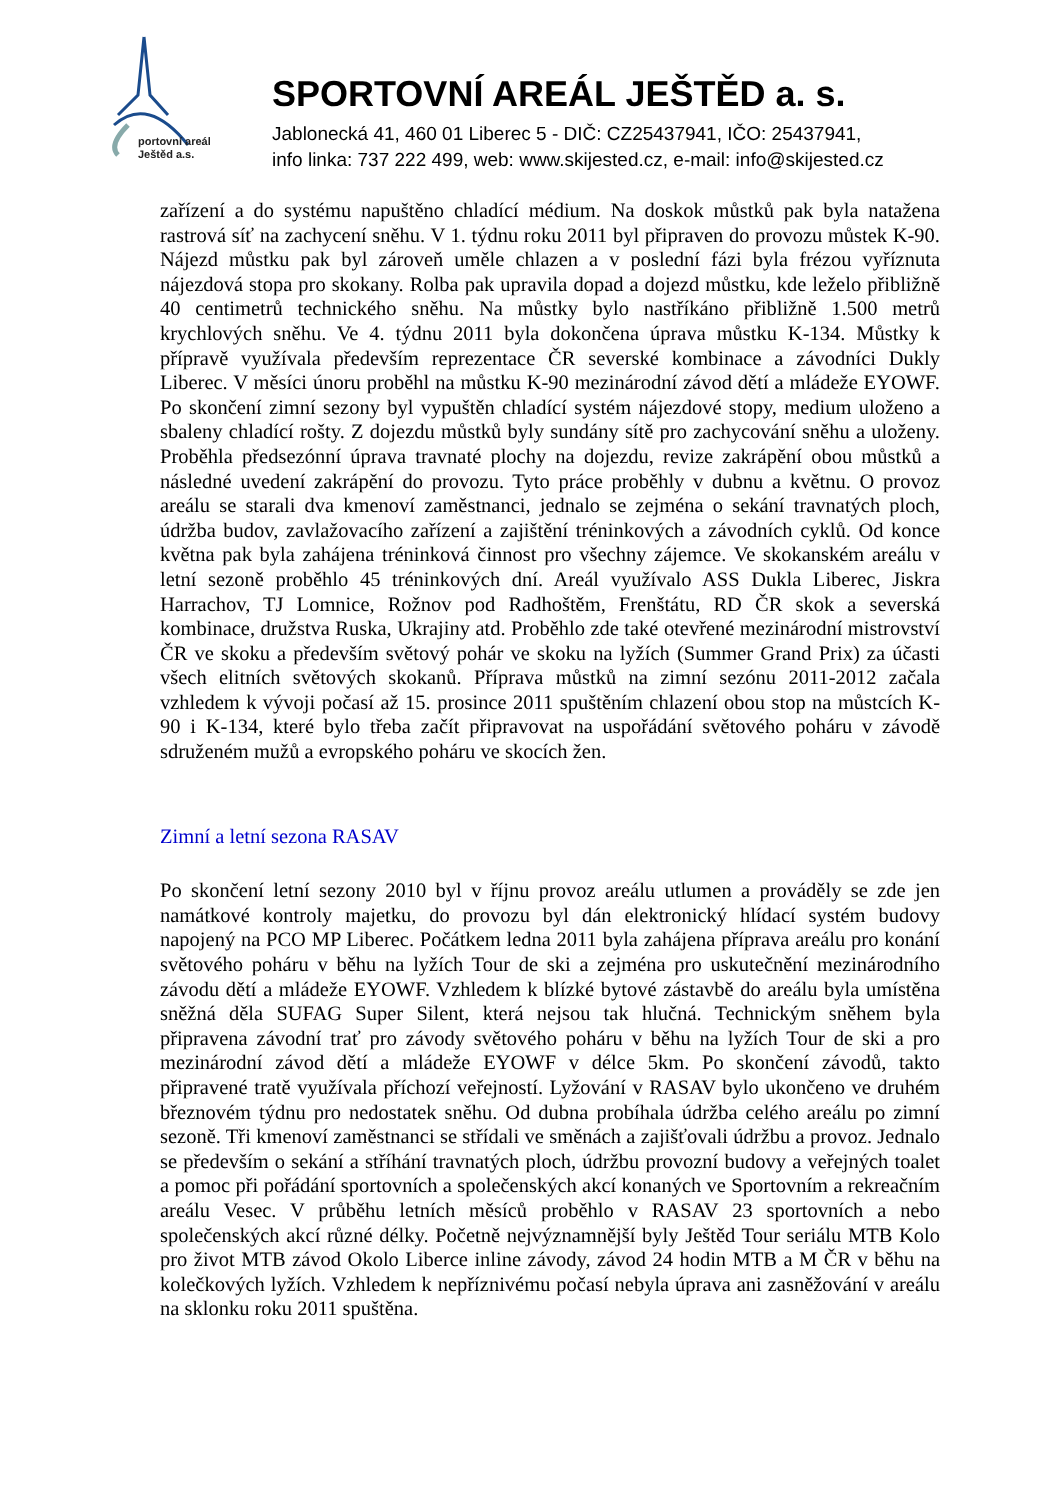portovní areál
Ještěd a.s.
SPORTOVNÍ AREÁL JEŠTĚD a. s.
Jablonecká 41, 460 01 Liberec 5 - DIČ: CZ25437941, IČO: 25437941,
info linka: 737 222 499, web: www.skijested.cz, e-mail: info@skijested.cz
zařízení a do systému napuštěno chladící médium. Na doskok můstků pak byla natažena rastrová síť na zachycení sněhu. V 1. týdnu roku 2011 byl připraven do provozu můstek K-90. Nájezd můstku pak byl zároveň uměle chlazen a v poslední fázi byla frézou vyříznuta nájezdová stopa pro skokany. Rolba pak upravila dopad a dojezd můstku, kde leželo přibližně 40 centimetrů technického sněhu. Na můstky bylo nastříkáno přibližně 1.500 metrů krychlových sněhu. Ve 4. týdnu 2011 byla dokončena úprava můstku K-134. Můstky k přípravě využívala především reprezentace ČR severské kombinace a závodníci Dukly Liberec. V měsíci únoru proběhl na můstku K-90 mezinárodní závod dětí a mládeže EYOWF. Po skončení zimní sezony byl vypuštěn chladící systém nájezdové stopy, medium uloženo a sbaleny chladící rošty. Z dojezdu můstků byly sundány sítě pro zachycování sněhu a uloženy. Proběhla předsezónní úprava travnaté plochy na dojezdu, revize zakrápění obou můstků a následné uvedení zakrápění do provozu. Tyto práce proběhly v dubnu a květnu. O provoz areálu se starali dva kmenoví zaměstnanci, jednalo se zejména o sekání travnatých ploch, údržba budov, zavlažovacího zařízení a zajištění tréninkových a závodních cyklů. Od konce května pak byla zahájena tréninková činnost pro všechny zájemce. Ve skokanském areálu v letní sezoně proběhlo 45 tréninkových dní. Areál využívalo ASS Dukla Liberec, Jiskra Harrachov, TJ Lomnice, Rožnov pod Radhoštěm, Frenštátu, RD ČR skok a severská kombinace, družstva Ruska, Ukrajiny atd. Proběhlo zde také otevřené mezinárodní mistrovství ČR ve skoku a především světový pohár ve skoku na lyžích (Summer Grand Prix) za účasti všech elitních světových skokanů. Příprava můstků na zimní sezónu 2011-2012 začala vzhledem k vývoji počasí až 15. prosince 2011 spuštěním chlazení obou stop na můstcích K-90 i K-134, které bylo třeba začít připravovat na uspořádání světového poháru v závodě sdruženém mužů a evropského poháru ve skocích žen.
Zimní a letní sezona RASAV
Po skončení letní sezony 2010 byl v říjnu provoz areálu utlumen a prováděly se zde jen namátkové kontroly majetku, do provozu byl dán elektronický hlídací systém budovy napojený na PCO MP Liberec. Počátkem ledna 2011 byla zahájena příprava areálu pro konání světového poháru v běhu na lyžích Tour de ski a zejména pro uskutečnění mezinárodního závodu dětí a mládeže EYOWF. Vzhledem k blízké bytové zástavbě do areálu byla umístěna sněžná děla SUFAG Super Silent, která nejsou tak hlučná. Technickým sněhem byla připravena závodní trať pro závody světového poháru v běhu na lyžích Tour de ski a pro mezinárodní závod dětí a mládeže EYOWF v délce 5km. Po skončení závodů, takto připravené tratě využívala příchozí veřejností. Lyžování v RASAV bylo ukončeno ve druhém březnovém týdnu pro nedostatek sněhu. Od dubna probíhala údržba celého areálu po zimní sezoně. Tři kmenoví zaměstnanci se střídali ve směnách a zajišťovali údržbu a provoz. Jednalo se především o sekání a stříhání travnatých ploch, údržbu provozní budovy a veřejných toalet a pomoc při pořádání sportovních a společenských akcí konaných ve Sportovním a rekreačním areálu Vesec. V průběhu letních měsíců proběhlo v RASAV 23 sportovních a nebo společenských akcí různé délky. Početně nejvýznamnější byly Ještěd Tour seriálu MTB Kolo pro život MTB závod Okolo Liberce inline závody, závod 24 hodin MTB a M ČR v běhu na kolečkových lyžích. Vzhledem k nepříznivému počasí nebyla úprava ani zasněžování v areálu na sklonku roku 2011 spuštěna.